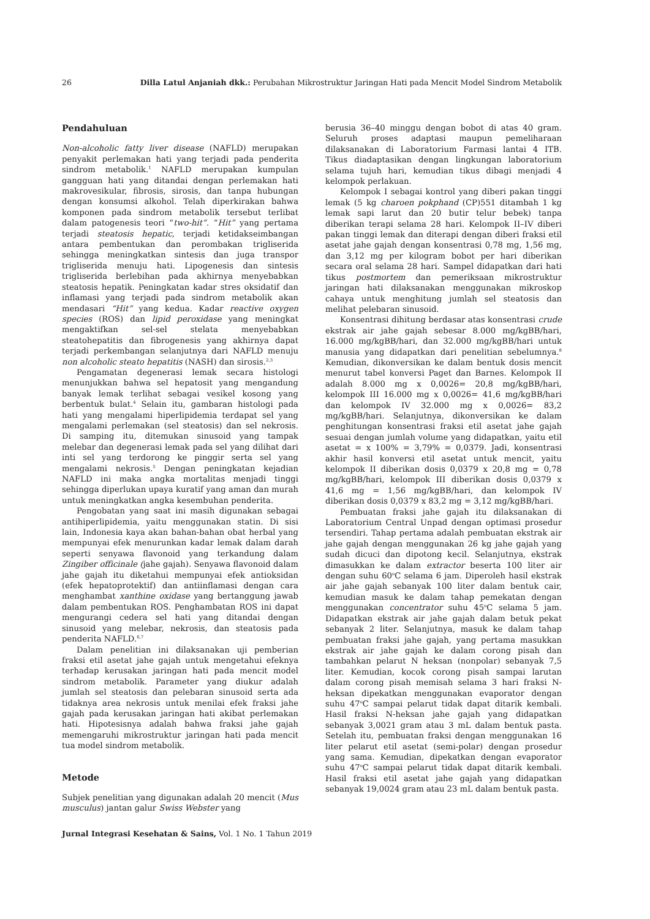26 Dilla Latul Anjaniah dkk.: Perubahan Mikrostruktur Jaringan Hati pada Mencit Model Sindrom Metabolik
Pendahuluan
Non-alcoholic fatty liver disease (NAFLD) merupakan penyakit perlemakan hati yang terjadi pada penderita sindrom metabolik.<sup>1</sup> NAFLD merupakan kumpulan gangguan hati yang ditandai dengan perlemakan hati makrovesikular, fibrosis, sirosis, dan tanpa hubungan dengan konsumsi alkohol. Telah diperkirakan bahwa komponen pada sindrom metabolik tersebut terlibat dalam patogenesis teori “two-hit”. “Hit” yang pertama terjadi steatosis hepatic, terjadi ketidakseimbangan antara pembentukan dan perombakan trigliserida sehingga meningkatkan sintesis dan juga transpor trigliserida menuju hati. Lipogenesis dan sintesis trigliserida berlebihan pada akhirnya menyebabkan steatosis hepatik. Peningkatan kadar stres oksidatif dan inflamasi yang terjadi pada sindrom metabolik akan mendasari “Hit” yang kedua. Kadar reactive oxygen species (ROS) dan lipid peroxidase yang meningkat mengaktifkan sel-sel stelata menyebabkan steatohepatitis dan fibrogenesis yang akhirnya dapat terjadi perkembangan selanjutnya dari NAFLD menuju non alcoholic steato hepatitis (NASH) dan sirosis.<sup>2,3</sup>
Pengamatan degenerasi lemak secara histologi menunjukkan bahwa sel hepatosit yang mengandung banyak lemak terlihat sebagai vesikel kosong yang berbentuk bulat.<sup>4</sup> Selain itu, gambaran histologi pada hati yang mengalami hiperlipidemia terdapat sel yang mengalami perlemakan (sel steatosis) dan sel nekrosis. Di samping itu, ditemukan sinusoid yang tampak melebar dan degenerasi lemak pada sel yang dilihat dari inti sel yang terdorong ke pinggir serta sel yang mengalami nekrosis.<sup>5</sup> Dengan peningkatan kejadian NAFLD ini maka angka mortalitas menjadi tinggi sehingga diperlukan upaya kuratif yang aman dan murah untuk meningkatkan angka kesembuhan penderita.
Pengobatan yang saat ini masih digunakan sebagai antihiperlipidemia, yaitu menggunakan statin. Di sisi lain, Indonesia kaya akan bahan-bahan obat herbal yang mempunyai efek menurunkan kadar lemak dalam darah seperti senyawa flavonoid yang terkandung dalam Zingiber officinale (jahe gajah). Senyawa flavonoid dalam jahe gajah itu diketahui mempunyai efek antioksidan (efek hepatoprotektif) dan antiinflamasi dengan cara menghambat xanthine oxidase yang bertanggung jawab dalam pembentukan ROS. Penghambatan ROS ini dapat mengurangi cedera sel hati yang ditandai dengan sinusoid yang melebar, nekrosis, dan steatosis pada penderita NAFLD.<sup>6,7</sup>
Dalam penelitian ini dilaksanakan uji pemberian fraksi etil asetat jahe gajah untuk mengetahui efeknya terhadap kerusakan jaringan hati pada mencit model sindrom metabolik. Parameter yang diukur adalah jumlah sel steatosis dan pelebaran sinusoid serta ada tidaknya area nekrosis untuk menilai efek fraksi jahe gajah pada kerusakan jaringan hati akibat perlemakan hati. Hipotesisnya adalah bahwa fraksi jahe gajah memengaruhi mikrostruktur jaringan hati pada mencit tua model sindrom metabolik.
Metode
Subjek penelitian yang digunakan adalah 20 mencit (Mus musculus) jantan galur Swiss Webster yang
berusia 36–40 minggu dengan bobot di atas 40 gram. Seluruh proses adaptasi maupun pemeliharaan dilaksanakan di Laboratorium Farmasi lantai 4 ITB. Tikus diadaptasikan dengan lingkungan laboratorium selama tujuh hari, kemudian tikus dibagi menjadi 4 kelompok perlakuan.
Kelompok I sebagai kontrol yang diberi pakan tinggi lemak (5 kg charoen pokphand (CP)551 ditambah 1 kg lemak sapi larut dan 20 butir telur bebek) tanpa diberikan terapi selama 28 hari. Kelompok II–IV diberi pakan tinggi lemak dan diterapi dengan diberi fraksi etil asetat jahe gajah dengan konsentrasi 0,78 mg, 1,56 mg, dan 3,12 mg per kilogram bobot per hari diberikan secara oral selama 28 hari. Sampel didapatkan dari hati tikus postmortem dan pemeriksaan mikrostruktur jaringan hati dilaksanakan menggunakan mikroskop cahaya untuk menghitung jumlah sel steatosis dan melihat pelebaran sinusoid.
Konsentrasi dihitung berdasar atas konsentrasi crude ekstrak air jahe gajah sebesar 8.000 mg/kgBB/hari, 16.000 mg/kgBB/hari, dan 32.000 mg/kgBB/hari untuk manusia yang didapatkan dari penelitian sebelumnya.<sup>8</sup> Kemudian, dikonversikan ke dalam bentuk dosis mencit menurut tabel konversi Paget dan Barnes. Kelompok II adalah 8.000 mg x 0,0026= 20,8 mg/kgBB/hari, kelompok III 16.000 mg x 0,0026= 41,6 mg/kgBB/hari dan kelompok IV 32.000 mg x 0,0026= 83,2 mg/kgBB/hari. Selanjutnya, dikonversikan ke dalam penghitungan konsentrasi fraksi etil asetat jahe gajah sesuai dengan jumlah volume yang didapatkan, yaitu etil asetat = x 100% = 3,79% = 0,0379. Jadi, konsentrasi akhir hasil konversi etil asetat untuk mencit, yaitu kelompok II diberikan dosis 0,0379 x 20,8 mg = 0,78 mg/kgBB/hari, kelompok III diberikan dosis 0,0379 x 41,6 mg = 1,56 mg/kgBB/hari, dan kelompok IV diberikan dosis 0,0379 x 83,2 mg = 3,12 mg/kgBB/hari.
Pembuatan fraksi jahe gajah itu dilaksanakan di Laboratorium Central Unpad dengan optimasi prosedur tersendiri. Tahap pertama adalah pembuatan ekstrak air jahe gajah dengan menggunakan 26 kg jahe gajah yang sudah dicuci dan dipotong kecil. Selanjutnya, ekstrak dimasukkan ke dalam extractor beserta 100 liter air dengan suhu 60<sup>o</sup>C selama 6 jam. Diperoleh hasil ekstrak air jahe gajah sebanyak 100 liter dalam bentuk cair, kemudian masuk ke dalam tahap pemekatan dengan menggunakan concentrator suhu 45<sup>o</sup>C selama 5 jam. Didapatkan ekstrak air jahe gajah dalam betuk pekat sebanyak 2 liter. Selanjutnya, masuk ke dalam tahap pembuatan fraksi jahe gajah, yang pertama masukkan ekstrak air jahe gajah ke dalam corong pisah dan tambahkan pelarut N heksan (nonpolar) sebanyak 7,5 liter. Kemudian, kocok corong pisah sampai larutan dalam corong pisah memisah selama 3 hari fraksi N-heksan dipekatkan menggunakan evaporator dengan suhu 47<sup>o</sup>C sampai pelarut tidak dapat ditarik kembali. Hasil fraksi N-heksan jahe gajah yang didapatkan sebanyak 3,0021 gram atau 3 mL dalam bentuk pasta. Setelah itu, pembuatan fraksi dengan menggunakan 16 liter pelarut etil asetat (semi-polar) dengan prosedur yang sama. Kemudian, dipekatkan dengan evaporator suhu 47<sup>o</sup>C sampai pelarut tidak dapat ditarik kembali. Hasil fraksi etil asetat jahe gajah yang didapatkan sebanyak 19,0024 gram atau 23 mL dalam bentuk pasta.
Jurnal Integrasi Kesehatan & Sains, Vol. 1 No. 1 Tahun 2019